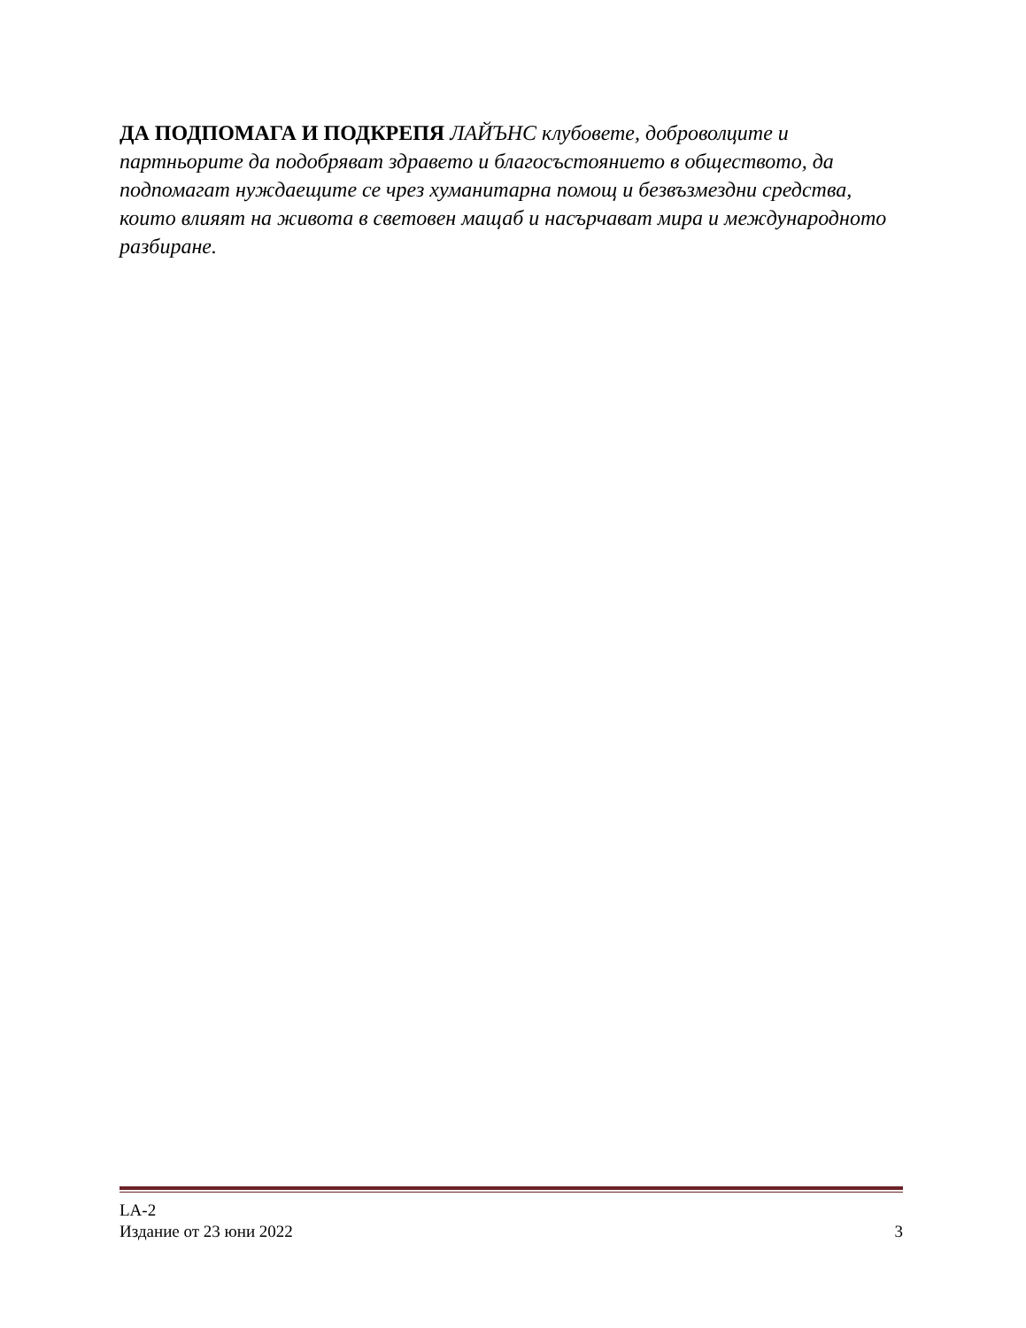ДА ПОДПОМАГА И ПОДКРЕПЯ ЛАЙЪНС клубовете, доброволците и партньорите да подобряват здравето и благосъстоянието в обществото, да подпомагат нуждаещите се чрез хуманитарна помощ и безвъзмездни средства, които влияят на живота в световен мащаб и насърчават мира и международното разбиране.
LA-2
Издание от 23 юни 2022 3